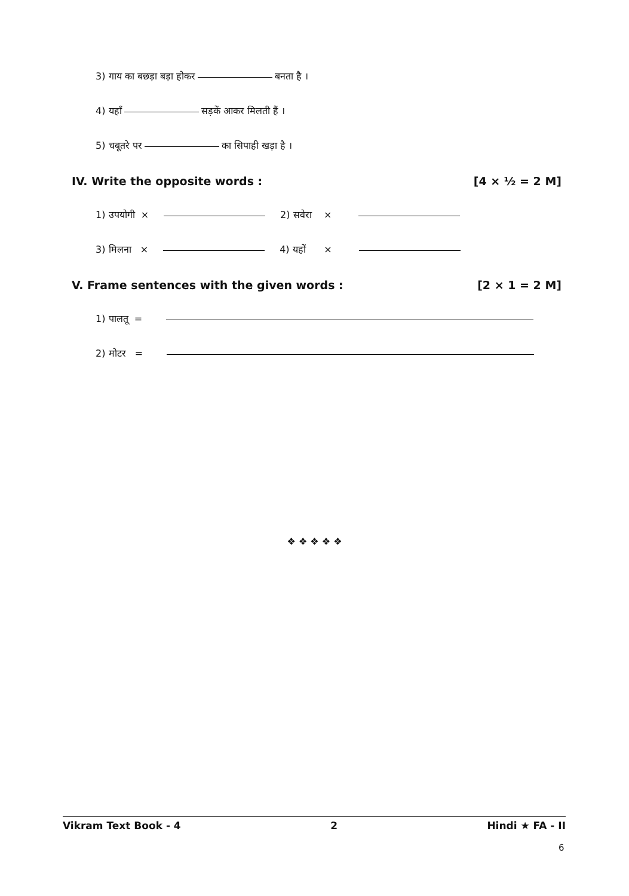3) गाय का बछड़ा बड़ा होकर बनता है ।
4) यहाँ सड़कें आकर मिलती हैं ।
5) चबूतरे पर का सिपाही खड़ा है ।
IV. Write the opposite words : [4 × ½ = 2 M]
1) उपयोगी × 2) सवेरा ×
3) मिलना × 4) यहों ×
V. Frame sentences with the given words : [2 × 1 = 2 M]
1) पालतू =
2) मोटर =
❖ ❖ ❖ ❖ ❖
Vikram Text Book - 4 2 Hindi ★ FA - II
6